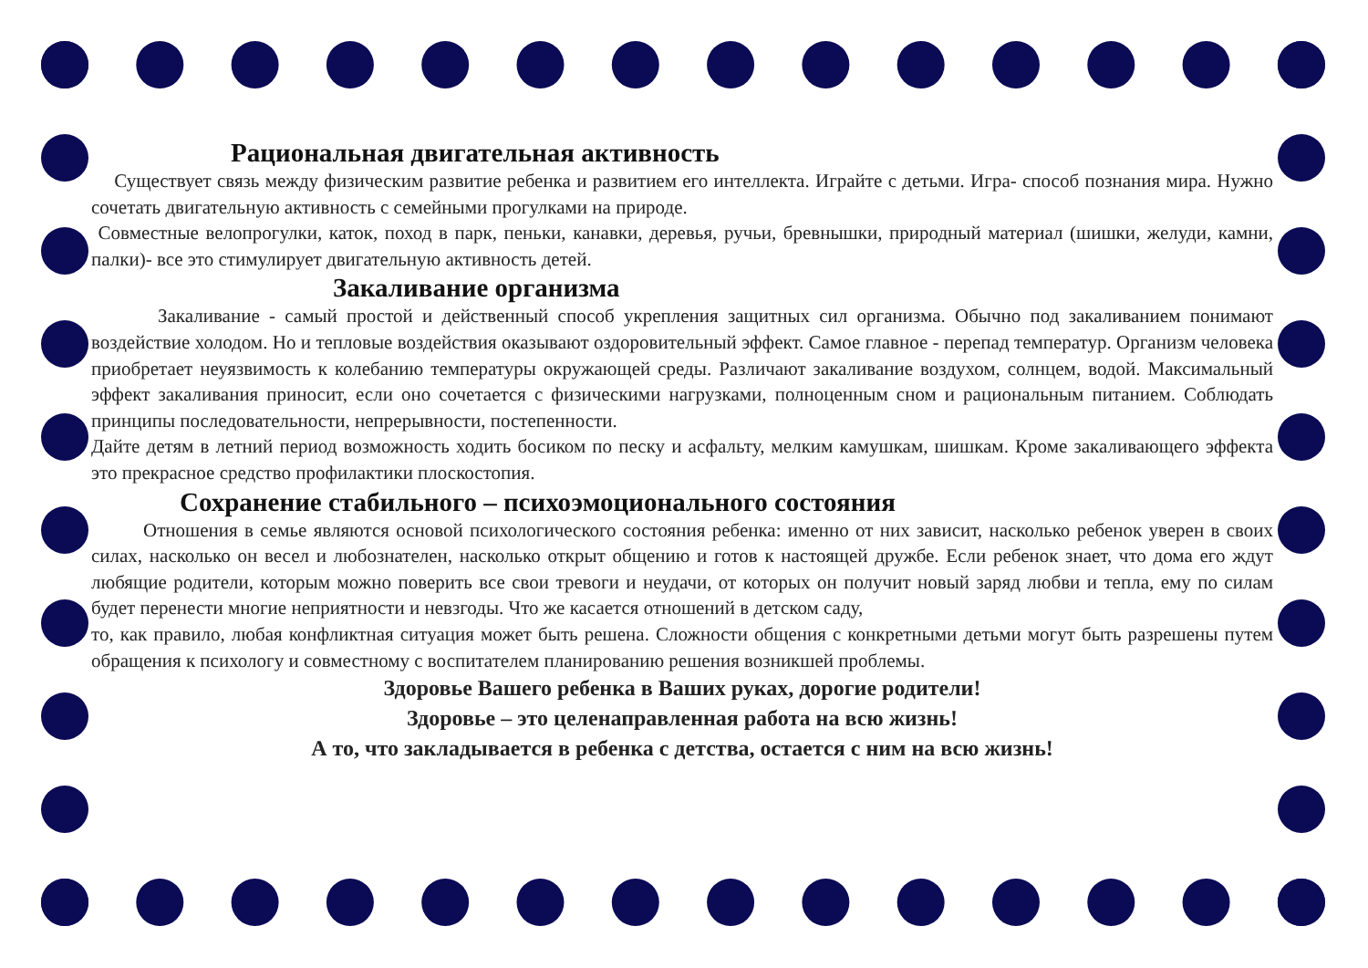Рациональная двигательная активность
Существует связь между физическим развитие ребенка и развитием его интеллекта. Играйте с детьми. Игра- способ познания мира. Нужно сочетать двигательную активность с семейными прогулками на природе.
Совместные велопрогулки, каток, поход в парк, пеньки, канавки, деревья, ручьи, бревнышки, природный материал (шишки, желуди, камни, палки)- все это стимулирует двигательную активность детей.
Закаливание организма
Закаливание - самый простой и действенный способ укрепления защитных сил организма. Обычно под закаливанием понимают воздействие холодом. Но и тепловые воздействия оказывают оздоровительный эффект. Самое главное - перепад температур. Организм человека приобретает неуязвимость к колебанию температуры окружающей среды. Различают закаливание воздухом, солнцем, водой. Максимальный эффект закаливания приносит, если оно сочетается с физическими нагрузками, полноценным сном и рациональным питанием. Соблюдать принципы последовательности, непрерывности, постепенности.
Дайте детям в летний период возможность ходить босиком по песку и асфальту, мелким камушкам, шишкам. Кроме закаливающего эффекта это прекрасное средство профилактики плоскостопия.
Сохранение стабильного – психоэмоционального состояния
Отношения в семье являются основой психологического состояния ребенка: именно от них зависит, насколько ребенок уверен в своих силах, насколько он весел и любознателен, насколько открыт общению и готов к настоящей дружбе. Если ребенок знает, что дома его ждут любящие родители, которым можно поверить все свои тревоги и неудачи, от которых он получит новый заряд любви и тепла, ему по силам будет перенести многие неприятности и невзгоды. Что же касается отношений в детском саду,
то, как правило, любая конфликтная ситуация может быть решена. Сложности общения с конкретными детьми могут быть разрешены путем обращения к психологу и совместному с воспитателем планированию решения возникшей проблемы.
Здоровье Вашего ребенка в Ваших руках, дорогие родители!
Здоровье – это целенаправленная работа на всю жизнь!
А то, что закладывается в ребенка с детства, остается с ним на всю жизнь!